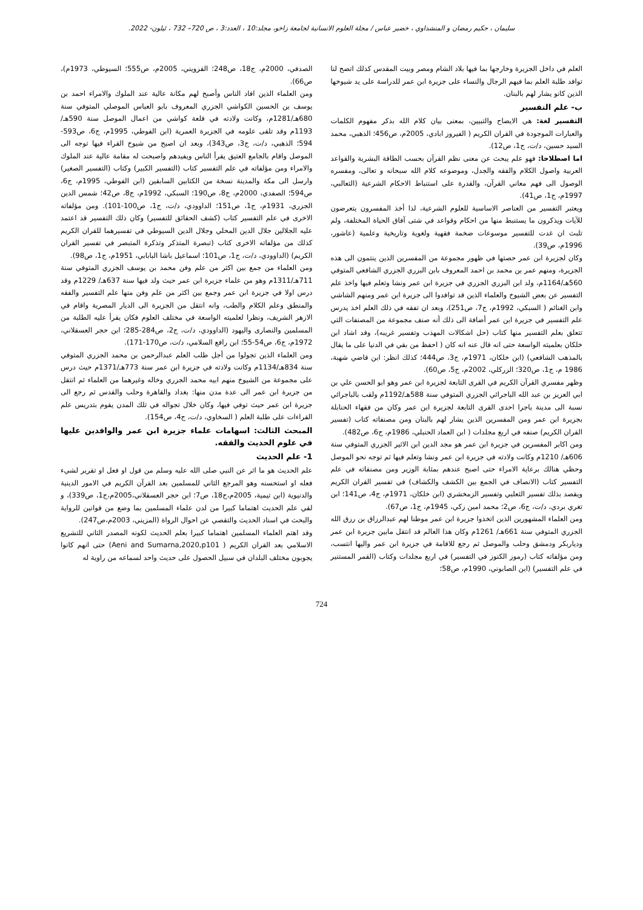سليمان ، حكيم رمضان و المنشداوي ، خضير عباس / مجلة العلوم الانسانية لجامعة زاخو، مجلد:10 ، العدد:3 ، ص 720– 732 ، ئيلون- 2022.
العلم في داخل الجزيرة وخارجها بما فيها بلاد الشام ومصر وبيت المقدس كذلك اتضح لنا توافد طلبة العلم بما فيهم الرجال والنساء على جزيرة ابن عمر للدراسة على يد شيوخها الذين كانو يشار لهم بالبنان.
ب- علم التفسير
التفسير لغة: هي الايضاح والتبيين، بمعنى بيان كلام الله بذكر مفهوم الكلمات والعبارات الموجودة في القران الكريم ( الفيروز ابادي، 2005م، ص456؛ الذهبي، محمد السيد حسين، د/ت، ج1، ص12).
اما اصطلاحا: فهو علم يبحث عن معنى نظم القرآن بحسب الطاقة البشرية والقواعد العربية واصول الكلام والفقه والجدل، وموضوعه كلام الله سبحانه و تعالى، ومفسره الوصول الى فهم معاني القرآن، والقدرة على استنباط الاحكام الشرعية (الثعالبي، 1997م، ج1، ص41).
ويعتبر التفسير من العناصر الاساسية للعلوم الشرعية، لذا أخذ المفسرون يتعرضون للآيات ويذكرون ما يستنبط منها من احكام وقواعد في شتى آفاق الحياة المختلفة، ولم تلبث ان غدت للتفسير موسوعات ضخمة فقهية ولغوية وتاريخية وعلمية (عاشور، 1996م، ص39).
وكان لجزيرة ابن عمر حصتها في ظهور مجموعة من المفسرين الذين ينتمون الى هذه الجزيرة، ومنهم عمر بن محمد بن احمد المعروف بابن البزري الجزري الشافعي المتوفي 560هـ/1164م، ولد ابن البزري الجزري في جزيرة ابن عمر ونشا وتعلم فيها واخذ علم التفسير عن بعض الشيوخ والعلماء الذين قد توافدوا الى جزيرة ابن عمر ومنهم الشاشي وابن الغنائم ( السبكي، 1992م، ج7، ص251)، وبعد ان تفقه في ذلك العلم اخذ يدرس علم التفسير في جزيرة ابن عمر أضافة الى ذلك أنه صنف مجموعة من المصنفات التي تتعلق بعلم التفسير منها كتاب (حل اشكالات المهذب وتفسير غريبه)، وقد اشاد ابن خلكان بعلميته الواسعة حتى انه قال عنه انه كان ( احفظ من بقي في الدنيا على ما يقال بالمذهب الشافعي) (ابن خلكان، 1971م، ج3، ص444؛ كذلك انظر: ابن قاضي شهبة، 1986 م، ج1، ص320؛ الزركلي، 2002م، ج5، ص60).
وظهر مفسري القرآن الكريم في القرى التابعة لجزيرة ابن عمر وهو ابو الحسن علي بن ابي العزيز بن عبد الله الباجرائي الجزري المتوفي سنة 588هـ/1192م ولقب بالباجرائي نسبة الى مدينة باجرا احدى القرى التابعة لجزيرة ابن عمر وكان من فقهاء الحنابلة بجزيرة ابن عمر ومن المفسرين الذين يشار لهم بالبنان ومن مصنفاته كتاب (تفسير القران الكريم) صنفه في اربع مجلدات ( ابن العماد الحنبلي، 1986م، ج6، ص482).
ومن اكابر المفسرين في جزيرة ابن عمر هو مجد الدين ابن الاثير الجزري المتوفي سنة 606هـ/ 1210م وكانت ولادته في جزيرة ابن عمر ونشا وتعلم فيها ثم توجه نحو الموصل وحظي هنالك برعاية الامراء حتى اصبح عندهم بمثابة الوزير ومن مصنفاته في علم التفسير كتاب (الانصاف في الجمع بين الكشف والكشاف) في تفسير القران الكريم ويقصد بذلك تفسير الثعلبي وتفسير الزمخشري (ابن خلكان، 1971م، ج4، ص141؛ ابن تغري بردي، د/ت، ج6، ص2؛ محمد امين زكي، 1945م، ج1، ص67).
ومن العلماء المشهورين الذين اتخذوا جزيرة ابن عمر موطنا لهم عبدالرزاق بن رزق الله الجزري المتوفي سنة 661هـ/ 1261م وكان هذا العالم قد انتقل مابين جزيرة ابن عمر ودياربكر ودمشق وحلب والموصل ثم رجع للاقامة في جزيرة ابن عمر واليها انتسب، ومن مؤلفاته كتاب (رموز الكنوز في التفسير) في اربع مجلدات وكتاب (القمر المستنير في علم التفسير) (ابن الصابوني، 1990م، ص58؛
الصدفي، 2000م، ج18، ص248؛ القزويني، 2005م، ص555؛ السيوطي، 1973م)، ص66).
ومن العلماء الذين افاد الناس وأصبح لهم مكانة عالية عند الملوك والامراء احمد بن يوسف بن الحسين الكواشي الجزري المعروف بابو العباس الموصلي المتوفي سنة 680هـ/1281م، وكانت ولادته في قلعة كواشي من اعمال الموصل سنة 590هـ/ 1193م وقد تلقى علومه في الجزيرة العمرية (ابن الفوطي، 1995م، ج6، ص593-594؛ الذهبي، د/ت، ج3، ص343)، وبعد ان اصبح من شيوخ القراء فيها توجه الى الموصل واقام بالجامع العتيق يقرأ الناس ويفيدهم واصبحت له مقامة عالية عند الملوك والامراء ومن مؤلفاته في علم التفسير كتاب (التفسير الكبير) وكتاب (التفسير الصغير) وارسل الى مكة والمدينة نسخة من الكتابين السابقين (ابن الفوطي، 1995م، ج6، ص594؛ الصفدي، 2000م، ج8، ص190؛ السبكي، 1992م، ج8، ص42؛ شمس الدين الجزري، 1931م، ج1، ص151؛ الداوودي، د/ت، ج1، ص100-101). ومن مؤلفاته الاخرى في علم التفسير كتاب (كشف الحقائق للتفسير) وكان ذلك التفسير قد اعتمد عليه الجلالين جلال الدين المحلي وجلال الدين السيوطي في تفسيرهما للقران الكريم كذلك من مؤلفاته الاخرى كتاب (تبصرة المتذكر وتذكرة المتبصر في تفسير القران الكريم) (الداوودي، د/ت، ج1، ص101؛ اسماعيل باشا البابابي، 1951م، ج1، ص98).
ومن العلماء من جمع بين اكثر من علم وفن محمد بن يوسف الجزري المتوفي سنة 711هـ/1311م وهو من علماء جزيرة ابن عمر حيث ولد فيها سنة 637هـ/ 1229م وقد درس اولا في جزيرة ابن عمر وجمع بين اكثر من علم وفن منها علم التفسير والفقه والمنطق وعلم الكلام والطب، وانه انتقل من الجزيرة الى الديار المصرية واقام في الازهر الشريف، ونظرا لعلميته الواسعة في مختلف العلوم فكان يقرأ عليه الطلبة من المسلمين والنصارى واليهود (الداوودي، د/ت، ج2، ص284-285؛ ابن حجر العسقلاني، 1972م، ج6، ص54-55؛ ابن رافع السلامي، د/ت، ص170-171).
ومن العلماء الذين تجولوا من أجل طلب العلم عبدالرحمن بن محمد الجزري المتوفي سنة 834هـ/1134م وكانت ولادته في جزيرة ابن عمر سنة 773هـ/1371م حيث درس على مجموعة من الشيوخ منهم ابيه محمد الجزري وخاله وغيرهما من العلماء ثم انتقل من جزيرة ابن عمر الى عدة مدن منها: بغداد والقاهرة وحلب والقدس ثم رجع الى جزيرة ابن عمر حيث توفي فيها، وكان خلال تجواله في تلك المدن يقوم بتدريس علم القراءات على طلبة العلم ( السخاوي، د/ت، ج4، ص154).
المبحث الثالث: اسهامات علماء جزيرة ابن عمر والوافدين عليها في علوم الحديث والفقه.
1- علم الحديث
علم الحديث هو ما اثر عن النبي صلى الله عليه وسلم من قول او فعل او تقرير لشيء فعله او استحسنه وهو المرجع الثاني للمسلمين بعد القرآن الكريم في الامور الدينية والدنيوية (ابن تيمية، 2005م،ج18، ص7؛ ابن حجر العسقلاني،2005م،ج1، ص339)، و لقي علم الحديث اهتماما كبيرا من لدن علماء المسلمين بما وضع من قوانين للرواية والبحث في اسناد الحديث والتقصي عن احوال الرواة (المزيني، 2003م،ص247).
وقد اهتم العلماء المسلمين اهتماما كبيرا بعلم الحديث لكونه المصدر الثاني للتشريع الاسلامي بعد القران الكريم ( Aeni and Sumarna,2020,p101) حتى انهم كانوا يجوبون مختلف البلدان في سبيل الحصول على حديث واحد لسماعه من راوية له
724